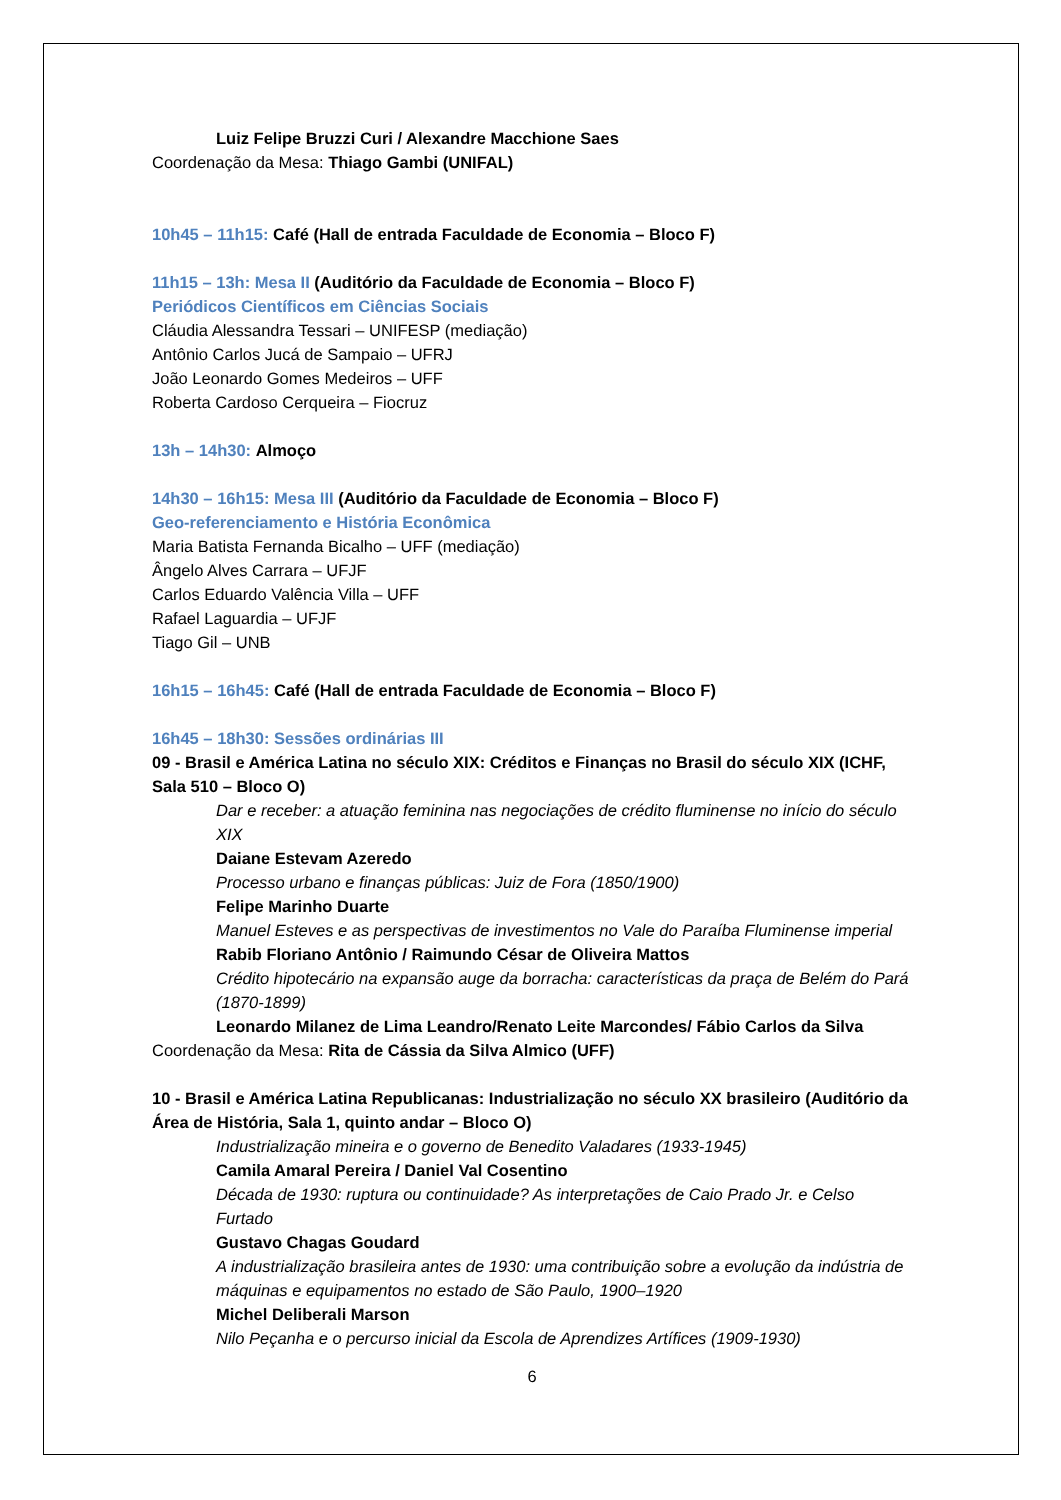Luiz Felipe Bruzzi Curi / Alexandre Macchione Saes
Coordenação da Mesa: Thiago Gambi (UNIFAL)
10h45 – 11h15: Café (Hall de entrada Faculdade de Economia – Bloco F)
11h15 – 13h: Mesa II (Auditório da Faculdade de Economia – Bloco F)
Periódicos Científicos em Ciências Sociais
Cláudia Alessandra Tessari – UNIFESP (mediação)
Antônio Carlos Jucá de Sampaio – UFRJ
João Leonardo Gomes Medeiros – UFF
Roberta Cardoso Cerqueira – Fiocruz
13h – 14h30: Almoço
14h30 – 16h15: Mesa III (Auditório da Faculdade de Economia – Bloco F)
Geo-referenciamento e História Econômica
Maria Batista Fernanda Bicalho – UFF (mediação)
Ângelo Alves Carrara – UFJF
Carlos Eduardo Valência Villa – UFF
Rafael Laguardia – UFJF
Tiago Gil – UNB
16h15 – 16h45: Café (Hall de entrada Faculdade de Economia – Bloco F)
16h45 – 18h30: Sessões ordinárias III
09 - Brasil e América Latina no século XIX: Créditos e Finanças no Brasil do século XIX (ICHF, Sala 510 – Bloco O)
Dar e receber: a atuação feminina nas negociações de crédito fluminense no início do século XIX
Daiane Estevam Azeredo
Processo urbano e finanças públicas: Juiz de Fora (1850/1900)
Felipe Marinho Duarte
Manuel Esteves e as perspectivas de investimentos no Vale do Paraíba Fluminense imperial
Rabib Floriano Antônio / Raimundo César de Oliveira Mattos
Crédito hipotecário na expansão auge da borracha: características da praça de Belém do Pará (1870-1899)
Leonardo Milanez de Lima Leandro/Renato Leite Marcondes/ Fábio Carlos da Silva
Coordenação da Mesa: Rita de Cássia da Silva Almico (UFF)
10 - Brasil e América Latina Republicanas: Industrialização no século XX brasileiro (Auditório da Área de História, Sala 1, quinto andar – Bloco O)
Industrialização mineira e o governo de Benedito Valadares (1933-1945)
Camila Amaral Pereira / Daniel Val Cosentino
Década de 1930: ruptura ou continuidade? As interpretações de Caio Prado Jr. e Celso Furtado
Gustavo Chagas Goudard
A industrialização brasileira antes de 1930: uma contribuição sobre a evolução da indústria de máquinas e equipamentos no estado de São Paulo, 1900–1920
Michel Deliberali Marson
Nilo Peçanha e o percurso inicial da Escola de Aprendizes Artífices (1909-1930)
6